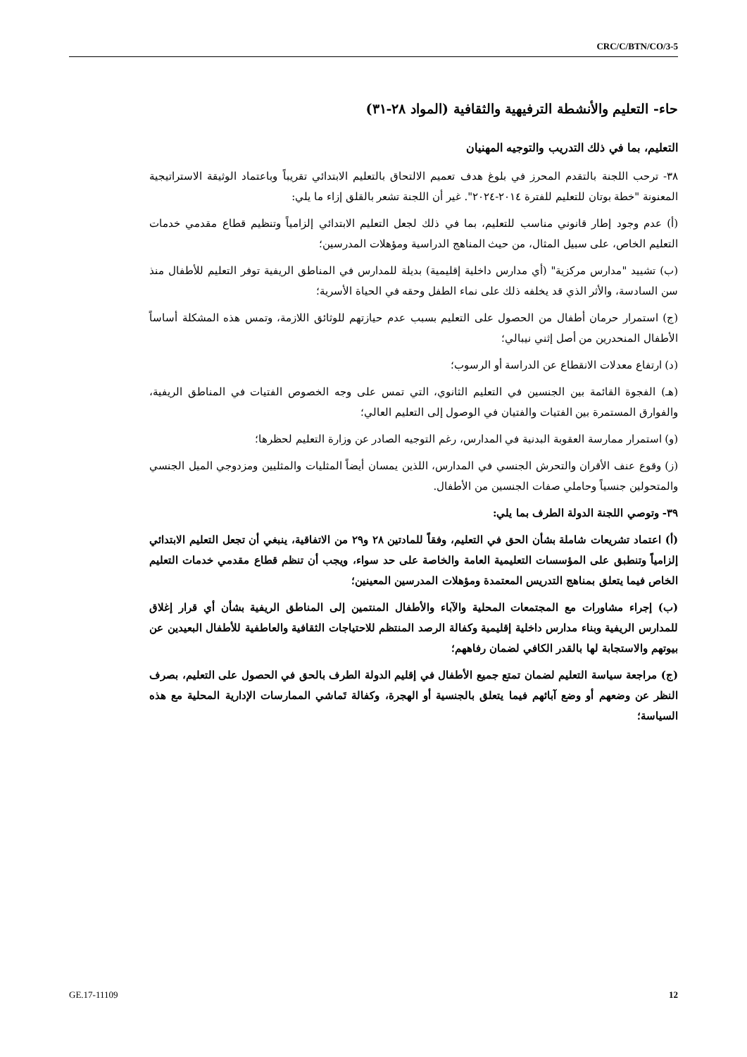CRC/C/BTN/CO/3-5
حاء- التعليم والأنشطة الترفيهية والثقافية (المواد ٢٨-٣١)
التعليم، بما في ذلك التدريب والتوجيه المهنيان
٣٨- ترحب اللجنة بالتقدم المحرز في بلوغ هدف تعميم الالتحاق بالتعليم الابتدائي تقريباً وباعتماد الوثيقة الاستراتيجية المعنونة "خطة بوتان للتعليم للفترة ٢٠١٤-٢٠٢٤". غير أن اللجنة تشعر بالقلق إزاء ما يلي:
(أ) عدم وجود إطار قانوني مناسب للتعليم، بما في ذلك لجعل التعليم الابتدائي إلزامياً وتنظيم قطاع مقدمي خدمات التعليم الخاص، على سبيل المثال، من حيث المناهج الدراسية ومؤهلات المدرسين؛
(ب) تشييد "مدارس مركزية" (أي مدارس داخلية إقليمية) بديلة للمدارس في المناطق الريفية توفر التعليم للأطفال منذ سن السادسة، والأثر الذي قد يخلفه ذلك على نماء الطفل وحقه في الحياة الأسرية؛
(ج) استمرار حرمان أطفال من الحصول على التعليم بسبب عدم حيازتهم للوثائق اللازمة، وتمس هذه المشكلة أساساً الأطفال المنحدرين من أصل إثني نيبالي؛
(د) ارتفاع معدلات الانقطاع عن الدراسة أو الرسوب؛
(هـ) الفجوة القائمة بين الجنسين في التعليم الثانوي، التي تمس على وجه الخصوص الفتيات في المناطق الريفية، والفوارق المستمرة بين الفتيات والفتيان في الوصول إلى التعليم العالي؛
(و) استمرار ممارسة العقوبة البدنية في المدارس، رغم التوجيه الصادر عن وزارة التعليم لحظرها؛
(ز) وقوع عنف الأقران والتحرش الجنسي في المدارس، اللذين يمسان أيضاً المثليات والمثليين ومزدوجي الميل الجنسي والمتحولين جنسياً وحاملي صفات الجنسين من الأطفال.
٣٩- وتوصي اللجنة الدولة الطرف بما يلي:
(أ) اعتماد تشريعات شاملة بشأن الحق في التعليم، وفقاً للمادتين ٢٨ و٢٩ من الاتفاقية، ينبغي أن تجعل التعليم الابتدائي إلزامياً وتنطبق على المؤسسات التعليمية العامة والخاصة على حد سواء، ويجب أن تنظم قطاع مقدمي خدمات التعليم الخاص فيما يتعلق بمناهج التدريس المعتمدة ومؤهلات المدرسين المعينين؛
(ب) إجراء مشاورات مع المجتمعات المحلية والآباء والأطفال المنتمين إلى المناطق الريفية بشأن أي قرار إغلاق للمدارس الريفية وبناء مدارس داخلية إقليمية وكفالة الرصد المنتظم للاحتياجات الثقافية والعاطفية للأطفال البعيدين عن بيوتهم والاستجابة لها بالقدر الكافي لضمان رفاههم؛
(ج) مراجعة سياسة التعليم لضمان تمتع جميع الأطفال في إقليم الدولة الطرف بالحق في الحصول على التعليم، بصرف النظر عن وضعهم أو وضع آبائهم فيما يتعلق بالجنسية أو الهجرة، وكفالة تَماشي الممارسات الإدارية المحلية مع هذه السياسة؛
GE.17-11109 12